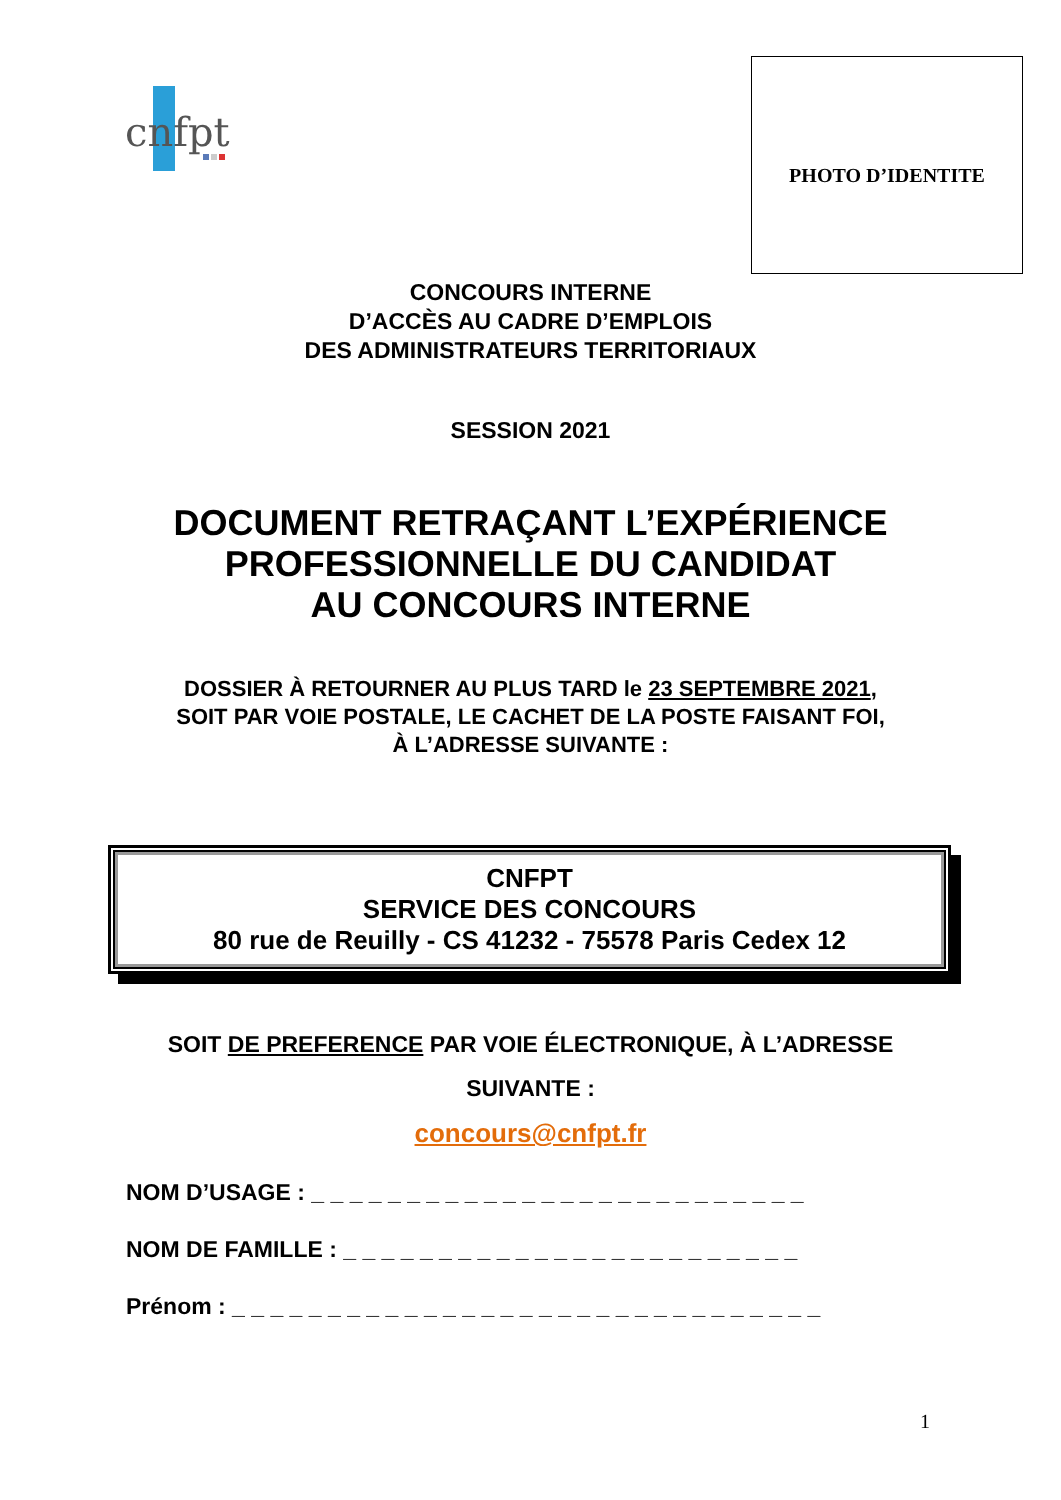cnfpt
PHOTO D’IDENTITE
CONCOURS INTERNE
D’ACCÈS AU CADRE D’EMPLOIS
DES ADMINISTRATEURS TERRITORIAUX
SESSION 2021
DOCUMENT RETRAÇANT L’EXPÉRIENCE
PROFESSIONNELLE DU CANDIDAT
AU CONCOURS INTERNE
DOSSIER À RETOURNER AU PLUS TARD le 23 SEPTEMBRE 2021,
SOIT PAR VOIE POSTALE, LE CACHET DE LA POSTE FAISANT FOI,
À L’ADRESSE SUIVANTE :
CNFPT
SERVICE DES CONCOURS
80 rue de Reuilly - CS 41232 - 75578 Paris Cedex 12
SOIT DE PREFERENCE PAR VOIE ÉLECTRONIQUE, À L’ADRESSE
SUIVANTE :
concours@cnfpt.fr
NOM D’USAGE : _ _ _ _ _ _ _ _ _ _ _ _ _ _ _ _ _ _ _ _ _ _ _ _ _ _
NOM DE FAMILLE : _ _ _ _ _ _ _ _ _ _ _ _ _ _ _ _ _ _ _ _ _ _ _ _
Prénom : _ _ _ _ _ _ _ _ _ _ _ _ _ _ _ _ _ _ _ _ _ _ _ _ _ _ _ _ _ _ _
1